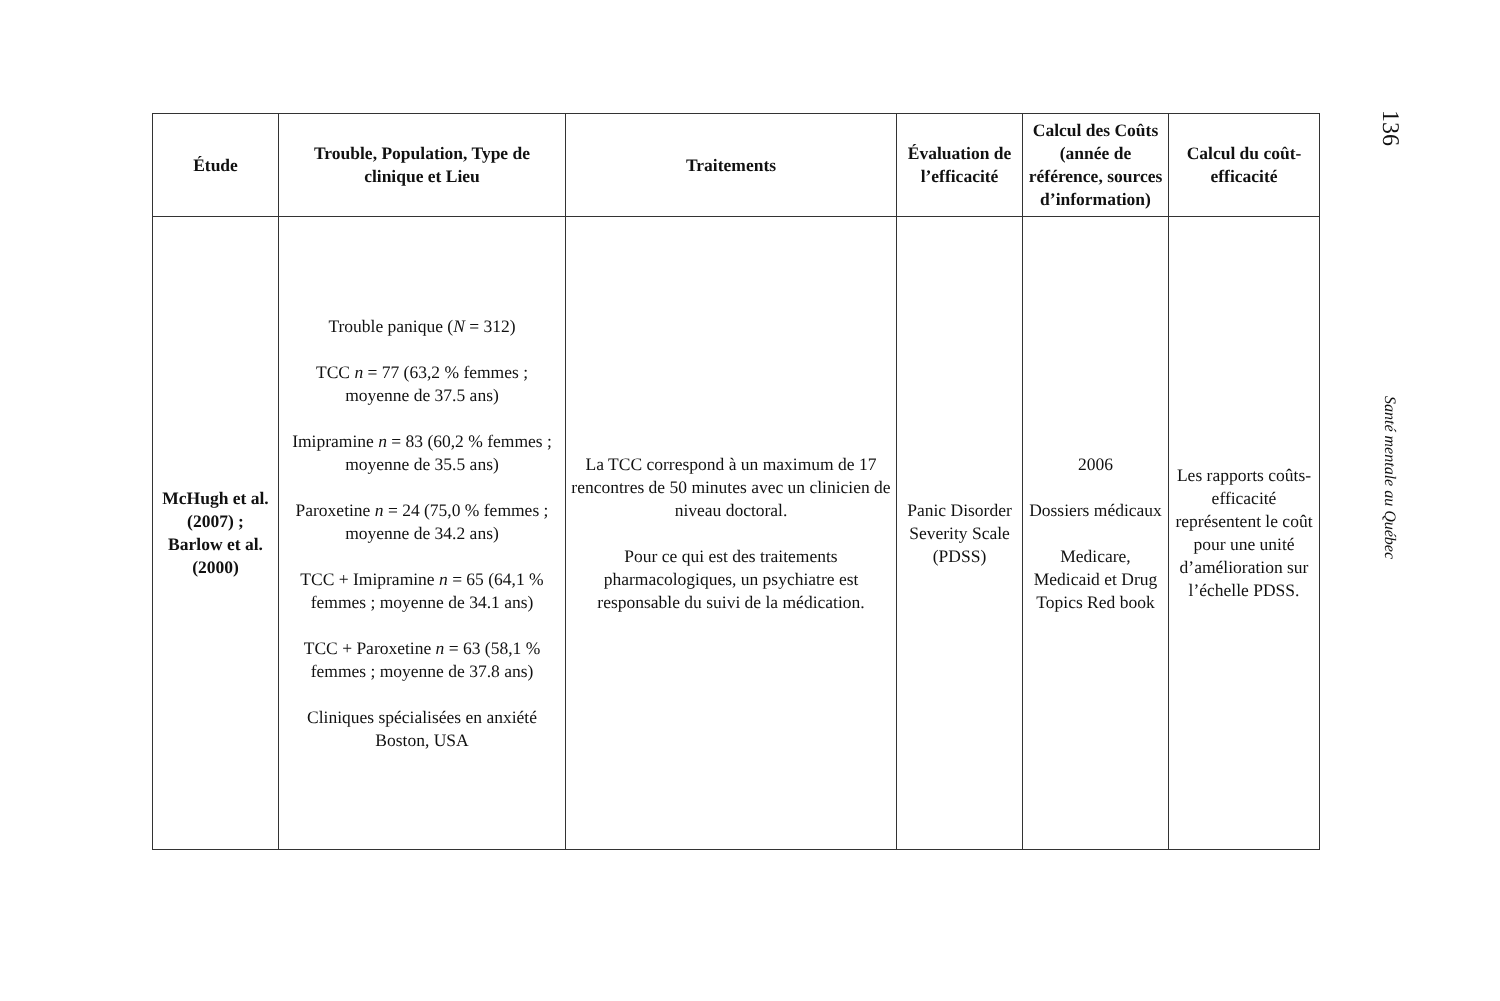| Étude | Trouble, Population, Type de clinique et Lieu | Traitements | Évaluation de l’efficacité | Calcul des Coûts (année de référence, sources d’information) | Calcul du coût-efficacité |
| --- | --- | --- | --- | --- | --- |
| McHugh et al. (2007) ; Barlow et al. (2000) | Trouble panique ( N = 312) TCC n = 77 (63,2 % femmes ; moyenne de 37.5 ans) Imipramine n = 83 (60,2 % femmes ; moyenne de 35.5 ans) Paroxetine n = 24 (75,0 % femmes ; moyenne de 34.2 ans) TCC + Imipramine n = 65 (64,1 % femmes ; moyenne de 34.1 ans) TCC + Paroxetine n = 63 (58,1 % femmes ; moyenne de 37.8 ans) Cliniques spécialisées en anxiété Boston, USA | La TCC correspond à un maximum de 17 rencontres de 50 minutes avec un clinicien de niveau doctoral. Pour ce qui est des traitements pharmacologiques, un psychiatre est responsable du suivi de la médication. | Panic Disorder Severity Scale (PDSS) | 2006 Dossiers médicaux Medicare, Medicaid et Drug Topics Red book | Les rapports coûts-efficacité représentent le coût pour une unité d’amélioration sur l’échelle PDSS. |
136
Santé mentale au Québec